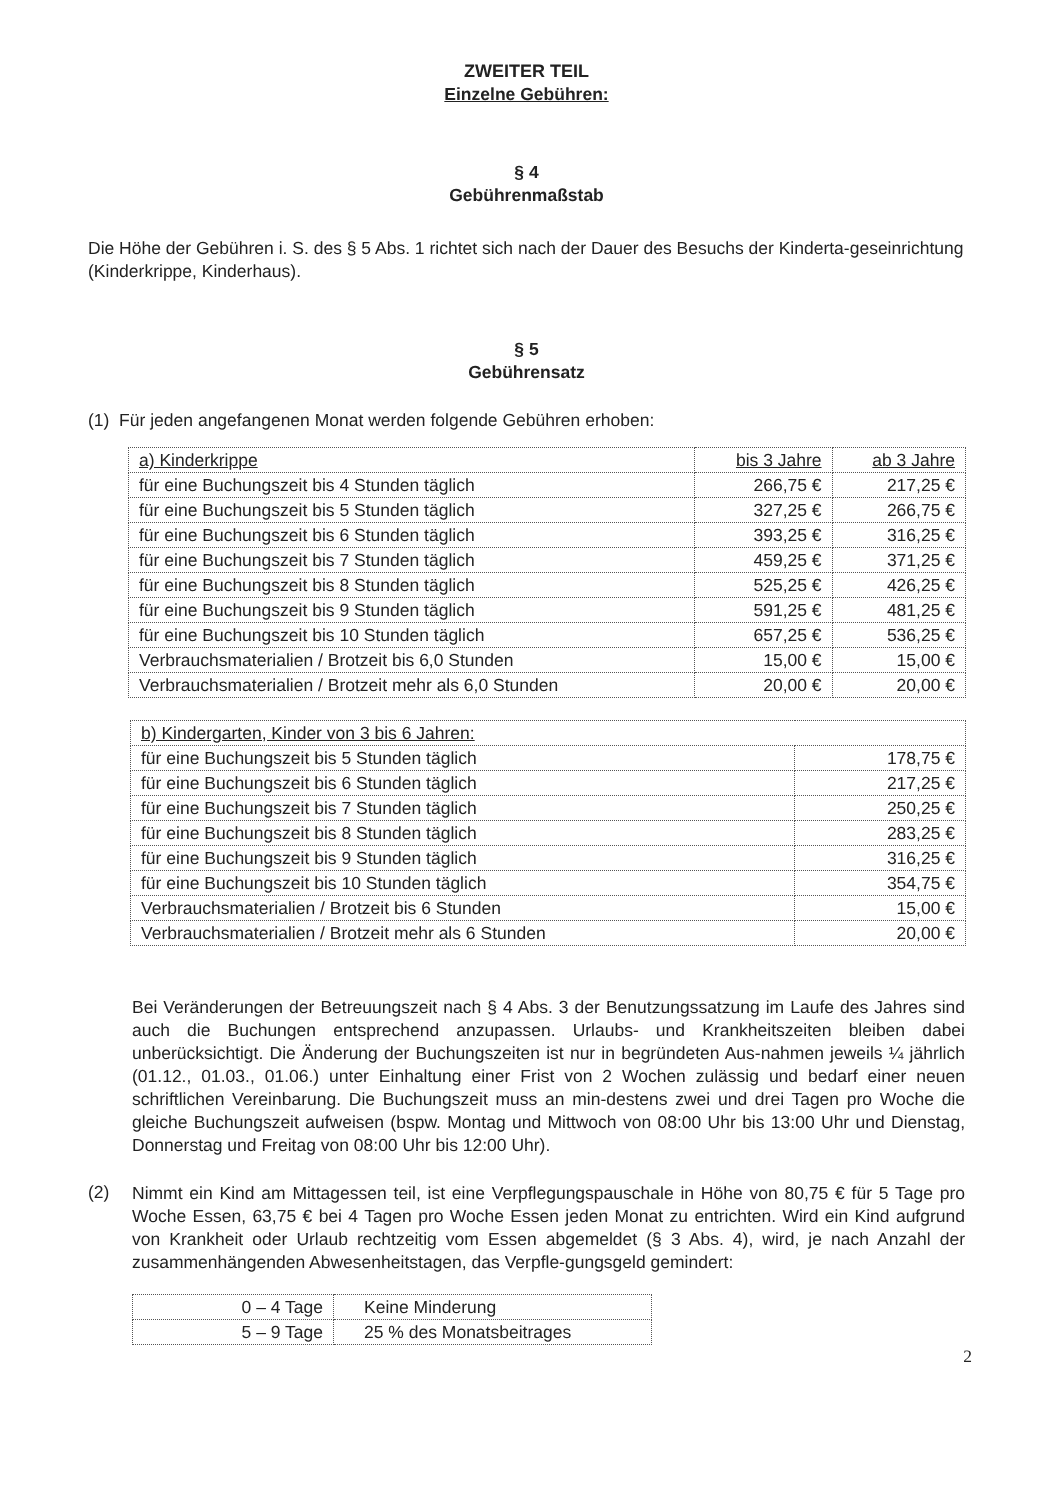ZWEITER TEIL
Einzelne Gebühren:
§ 4
Gebührenmaßstab
Die Höhe der Gebühren i. S. des § 5 Abs. 1 richtet sich nach der Dauer des Besuchs der Kinderta-geseinrichtung (Kinderkrippe, Kinderhaus).
§ 5
Gebührensatz
(1) Für jeden angefangenen Monat werden folgende Gebühren erhoben:
| a) Kinderkrippe | bis 3 Jahre | ab 3 Jahre |
| für eine Buchungszeit bis 4 Stunden täglich | 266,75 € | 217,25 € |
| für eine Buchungszeit bis 5 Stunden täglich | 327,25 € | 266,75 € |
| für eine Buchungszeit bis 6 Stunden täglich | 393,25 € | 316,25 € |
| für eine Buchungszeit bis 7 Stunden täglich | 459,25 € | 371,25 € |
| für eine Buchungszeit bis 8 Stunden täglich | 525,25 € | 426,25 € |
| für eine Buchungszeit bis 9 Stunden täglich | 591,25 € | 481,25 € |
| für eine Buchungszeit bis 10 Stunden täglich | 657,25 € | 536,25 € |
| Verbrauchsmaterialien / Brotzeit bis 6,0 Stunden | 15,00 € | 15,00 € |
| Verbrauchsmaterialien / Brotzeit mehr als 6,0 Stunden | 20,00 € | 20,00 € |
| b) Kindergarten, Kinder von 3 bis 6 Jahren: | |
| für eine Buchungszeit bis 5 Stunden täglich | 178,75 € |
| für eine Buchungszeit bis 6 Stunden täglich | 217,25 € |
| für eine Buchungszeit bis 7 Stunden täglich | 250,25 € |
| für eine Buchungszeit bis 8 Stunden täglich | 283,25 € |
| für eine Buchungszeit bis 9 Stunden täglich | 316,25 € |
| für eine Buchungszeit bis 10 Stunden täglich | 354,75 € |
| Verbrauchsmaterialien / Brotzeit bis 6 Stunden | 15,00 € |
| Verbrauchsmaterialien / Brotzeit mehr als 6 Stunden | 20,00 € |
Bei Veränderungen der Betreuungszeit nach § 4 Abs. 3 der Benutzungssatzung im Laufe des Jahres sind auch die Buchungen entsprechend anzupassen. Urlaubs- und Krankheitszeiten bleiben dabei unberücksichtigt. Die Änderung der Buchungszeiten ist nur in begründeten Aus-nahmen jeweils ¼ jährlich (01.12., 01.03., 01.06.) unter Einhaltung einer Frist von 2 Wochen zulässig und bedarf einer neuen schriftlichen Vereinbarung. Die Buchungszeit muss an min-destens zwei und drei Tagen pro Woche die gleiche Buchungszeit aufweisen (bspw. Montag und Mittwoch von 08:00 Uhr bis 13:00 Uhr und Dienstag, Donnerstag und Freitag von 08:00 Uhr bis 12:00 Uhr).
(2)
Nimmt ein Kind am Mittagessen teil, ist eine Verpflegungspauschale in Höhe von 80,75 € für 5 Tage pro Woche Essen, 63,75 € bei 4 Tagen pro Woche Essen jeden Monat zu entrichten. Wird ein Kind aufgrund von Krankheit oder Urlaub rechtzeitig vom Essen abgemeldet (§ 3 Abs. 4), wird, je nach Anzahl der zusammenhängenden Abwesenheitstagen, das Verpfle-gungsgeld gemindert:
| 0 – 4 Tage | Keine Minderung |
| 5 – 9 Tage | 25 % des Monatsbeitrages |
2